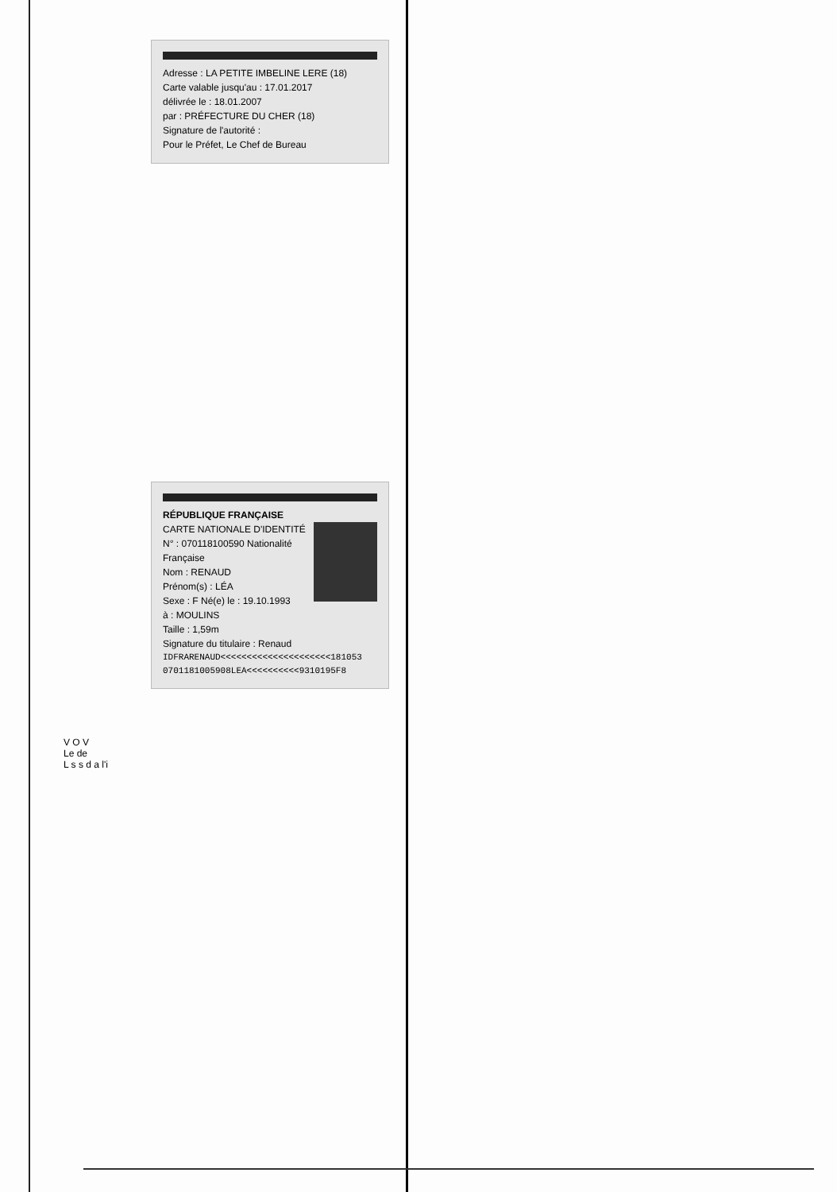Adresse : LA PETITE IMBELINE LERE (18)
Carte valable jusqu'au : 17.01.2017
délivrée le : 18.01.2007
par : PRÉFECTURE DU CHER (18)
Signature de l'autorité :
Pour le Préfet, Le Chef de Bureau
RÉPUBLIQUE FRANÇAISE
CARTE NATIONALE D'IDENTITÉ N° : 070118100590 Nationalité Française
Nom : RENAUD
Prénom(s) : LÉA
Sexe : F Né(e) le : 19.10.1993
à : MOULINS
Taille : 1,59m
Signature du titulaire : Renaud
IDFRARENAUD<<<<<<<<<<<<<<<<<<<<<181053
0701181005908LEA<<<<<<<<<<9310195F8
V O V
Le de
L s s d a l'i